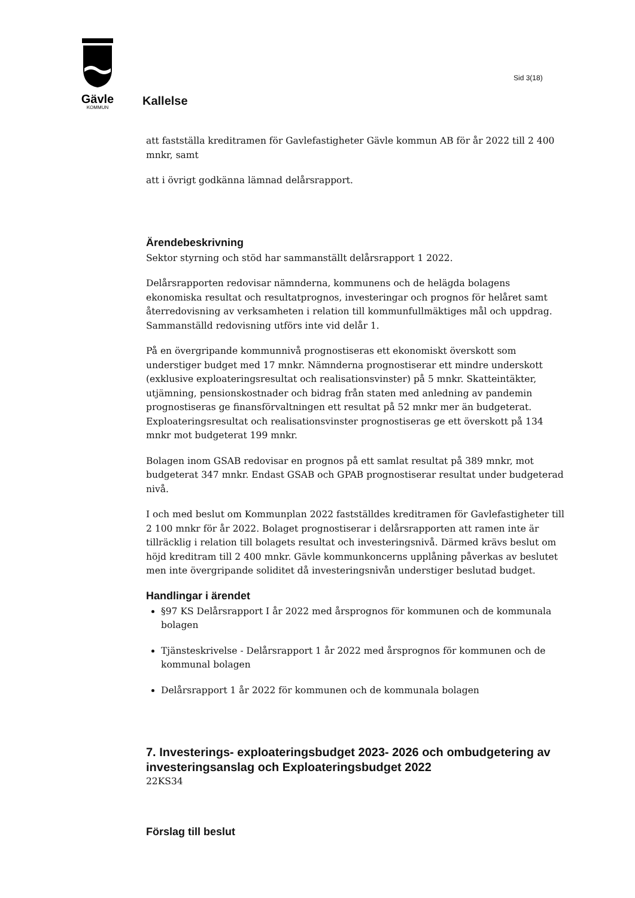Gävle
KOMMUN
Sid 3(18)
Kallelse
att fastställa kreditramen för Gavlefastigheter Gävle kommun AB för år 2022 till 2 400 mnkr, samt
att i övrigt godkänna lämnad delårsrapport.
Ärendebeskrivning
Sektor styrning och stöd har sammanställt delårsrapport 1 2022.
Delårsrapporten redovisar nämnderna, kommunens och de helägda bolagens ekonomiska resultat och resultatprognos, investeringar och prognos för helåret samt återredovisning av verksamheten i relation till kommunfullmäktiges mål och uppdrag. Sammanställd redovisning utförs inte vid delår 1.
På en övergripande kommunnivå prognostiseras ett ekonomiskt överskott som understiger budget med 17 mnkr. Nämnderna prognostiserar ett mindre underskott (exklusive exploateringsresultat och realisationsvinster) på 5 mnkr. Skatteintäkter, utjämning, pensionskostnader och bidrag från staten med anledning av pandemin prognostiseras ge finansförvaltningen ett resultat på 52 mnkr mer än budgeterat. Exploateringsresultat och realisationsvinster prognostiseras ge ett överskott på 134 mnkr mot budgeterat 199 mnkr.
Bolagen inom GSAB redovisar en prognos på ett samlat resultat på 389 mnkr, mot budgeterat 347 mnkr. Endast GSAB och GPAB prognostiserar resultat under budgeterad nivå.
I och med beslut om Kommunplan 2022 fastställdes kreditramen för Gavlefastigheter till 2 100 mnkr för år 2022. Bolaget prognostiserar i delårsrapporten att ramen inte är tillräcklig i relation till bolagets resultat och investeringsnivå. Därmed krävs beslut om höjd kreditram till 2 400 mnkr. Gävle kommunkoncerns upplåning påverkas av beslutet men inte övergripande soliditet då investeringsnivån understiger beslutad budget.
Handlingar i ärendet
§97 KS Delårsrapport I år 2022 med årsprognos för kommunen och de kommunala bolagen
Tjänsteskrivelse - Delårsrapport 1 år 2022 med årsprognos för kommunen och de kommunal bolagen
Delårsrapport 1 år 2022 för kommunen och de kommunala bolagen
7. Investerings- exploateringsbudget 2023- 2026 och ombudgetering av investeringsanslag och Exploateringsbudget 2022
22KS34
Förslag till beslut